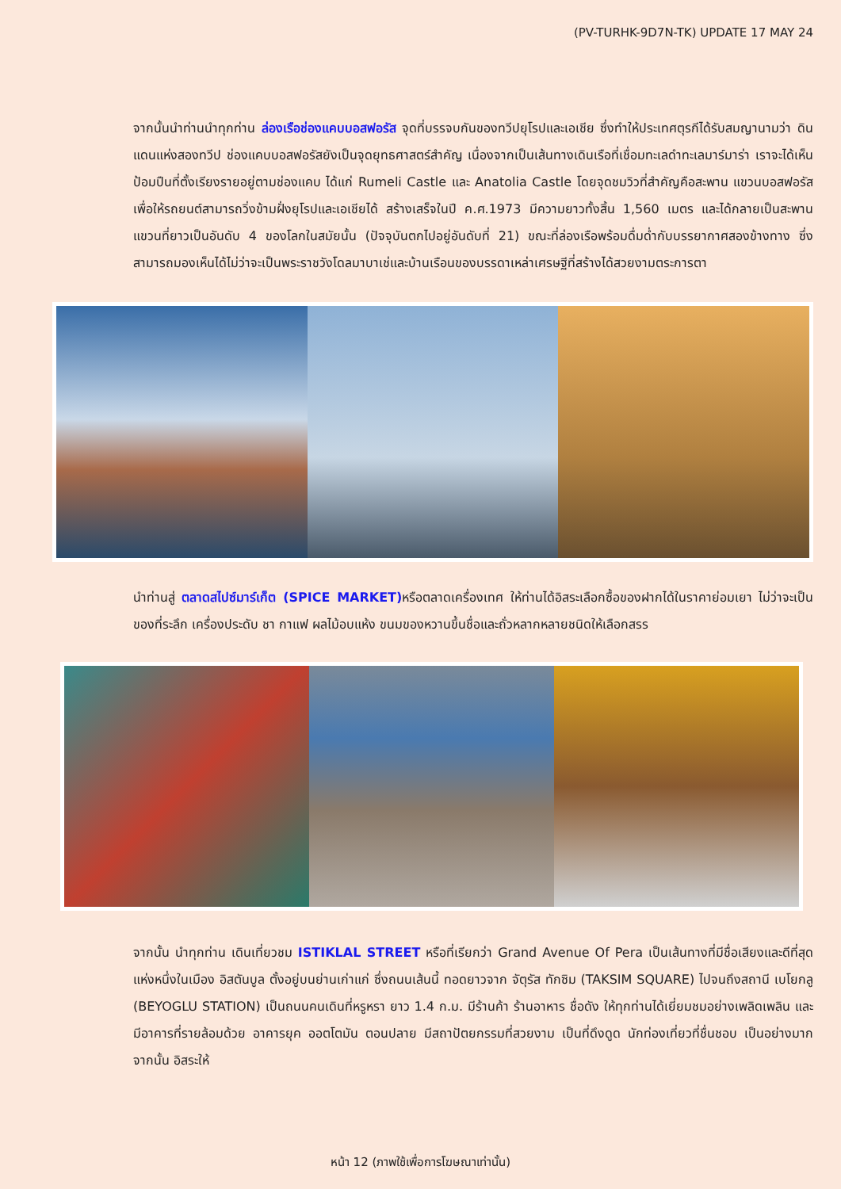(PV-TURHK-9D7N-TK) UPDATE 17 MAY 24
จากนั้นนำท่านนำทุกท่าน ล่องเรือช่องแคบบอสฟอรัส จุดที่บรรจบกันของทวีปยุโรปและเอเชีย ซึ่งทำให้ประเทศตุรกีได้รับสมญานามว่า ดินแดนแห่งสองทวีป ช่องแคบบอสฟอรัสยังเป็นจุดยุทธศาสตร์สำคัญ เนื่องจากเป็นเส้นทางเดินเรือที่เชื่อมทะเลดำทะเลมาร์มาร่า เราจะได้เห็นป้อมปืนที่ตั้งเรียงรายอยู่ตามช่องแคบ ได้แก่ Rumeli Castle และ Anatolia Castle โดยจุดชมวิวที่สำคัญคือสะพาน แขวนบอสฟอรัส เพื่อให้รถยนต์สามารถวิ่งข้ามฝั่งยุโรปและเอเชียได้ สร้างเสร็จในปี ค.ศ.1973 มีความยาวทั้งสิ้น 1,560 เมตร และได้กลายเป็นสะพานแขวนที่ยาวเป็นอันดับ 4 ของโลกในสมัยนั้น (ปัจจุบันตกไปอยู่อันดับที่ 21) ขณะที่ล่องเรือพร้อมดื่มด่ำกับบรรยากาศสองข้างทาง ซึ่งสามารถมองเห็นได้ไม่ว่าจะเป็นพระราชวังโดลมาบาเช่และบ้านเรือนของบรรดาเหล่าเศรษฐีที่สร้างได้สวยงามตระการตา
นำท่านสู่ ตลาดสไปซ์มาร์เก็ต (SPICE MARKET) หรือตลาดเครื่องเทศ ให้ท่านได้อิสระเลือกซื้อของฝากได้ในราคาย่อมเยา ไม่ว่าจะเป็นของที่ระลึก เครื่องประดับ ชา กาแฟ ผลไม้อบแห้ง ขนมของหวานขึ้นชื่อและถั่วหลากหลายชนิดให้เลือกสรร
จากนั้น นำทุกท่าน เดินเที่ยวชม ISTIKLAL STREET หรือที่เรียกว่า Grand Avenue Of Pera เป็นเส้นทางที่มีชื่อเสียงและดีที่สุดแห่งหนึ่งในเมือง อิสตันบูล ตั้งอยู่บนย่านเก่าแก่ ซึ่งถนนเส้นนี้ ทอดยาวจาก จัตุรัส ทักซิม (TAKSIM SQUARE) ไปจนถึงสถานี เบโยกลู (BEYOGLU STATION) เป็นถนนคนเดินที่หรูหรา ยาว 1.4 ก.ม. มีร้านค้า ร้านอาหาร ชื่อดัง ให้ทุกท่านได้เยี่ยมชมอย่างเพลิดเพลิน และมีอาคารที่รายล้อมด้วย อาคารยุค ออตโตมัน ตอนปลาย มีสถาปัตยกรรมที่สวยงาม เป็นที่ดึงดูด นักท่องเที่ยวที่ชื่นชอบ เป็นอย่างมาก จากนั้น อิสระให้
หน้า 12 (ภาพใช้เพื่อการโฆษณาเท่านั้น)